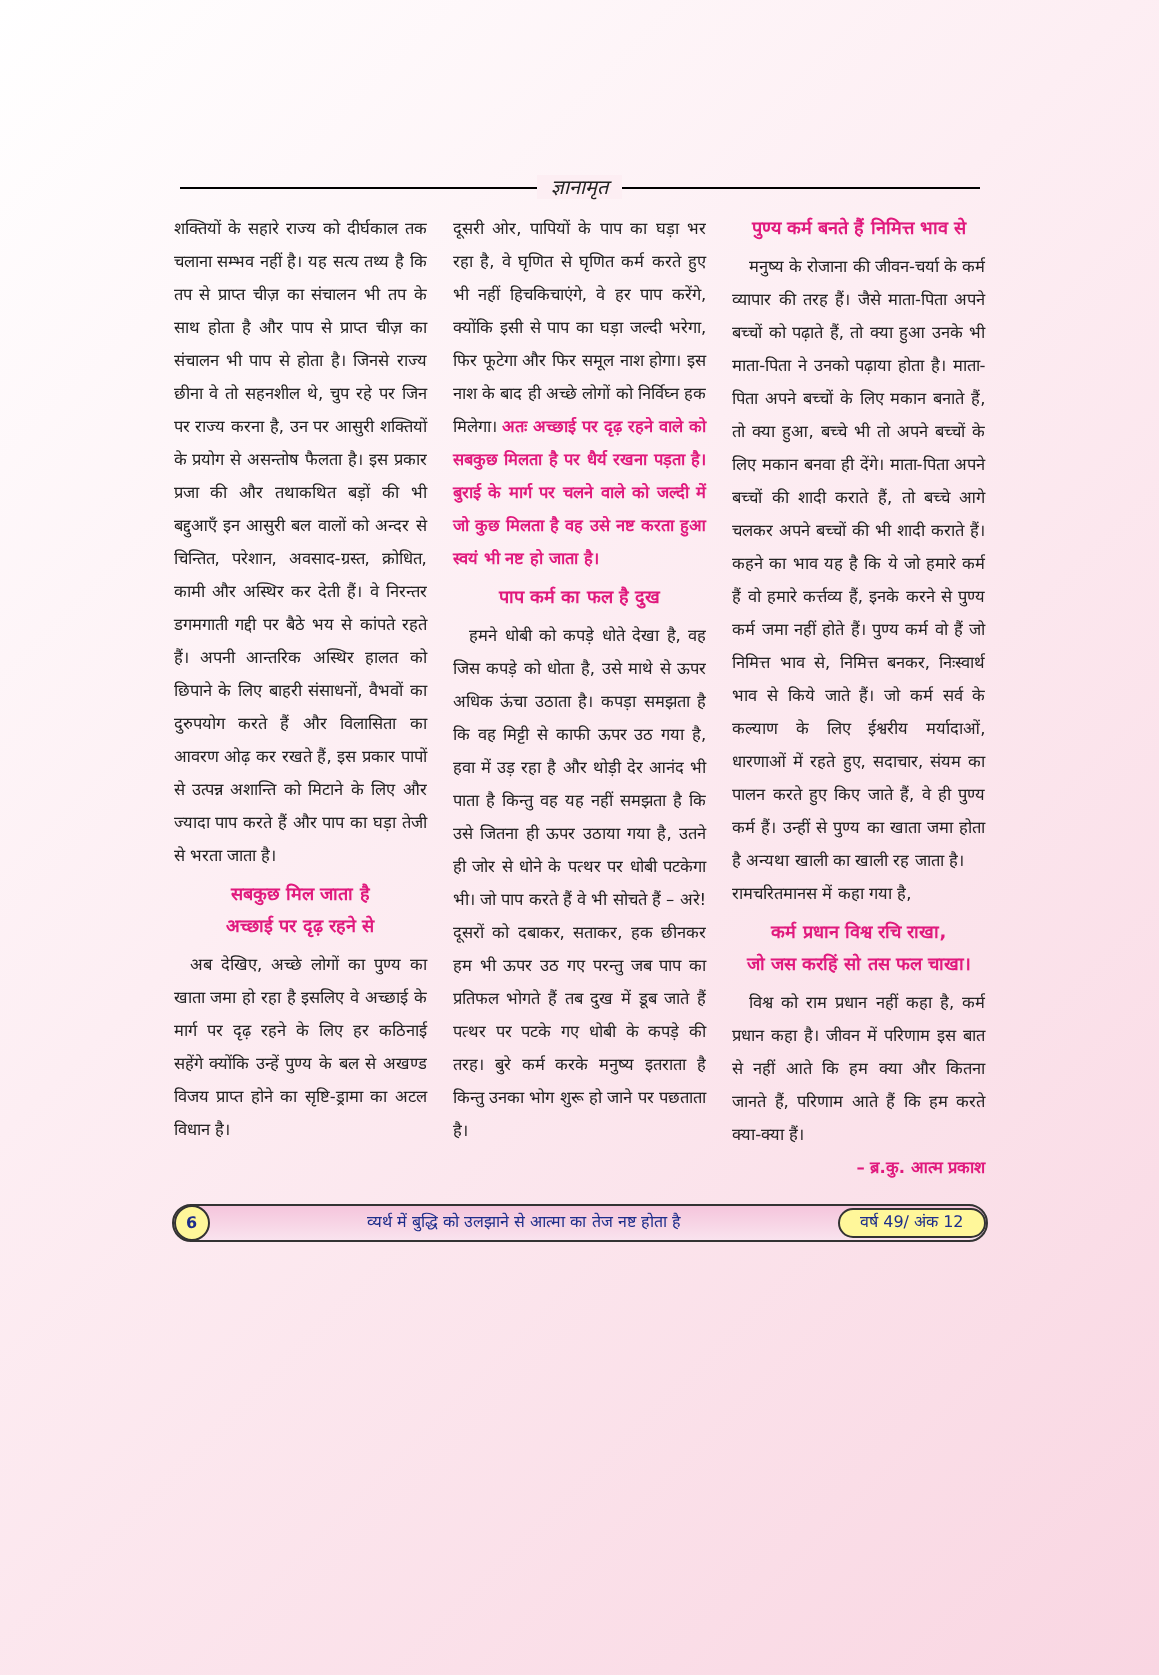ज्ञानामृत
शक्तियों के सहारे राज्य को दीर्घकाल तक चलाना सम्भव नहीं है। यह सत्य तथ्य है कि तप से प्राप्त चीज़ का संचालन भी तप के साथ होता है और पाप से प्राप्त चीज़ का संचालन भी पाप से होता है। जिनसे राज्य छीना वे तो सहनशील थे, चुप रहे पर जिन पर राज्य करना है, उन पर आसुरी शक्तियों के प्रयोग से असन्तोष फैलता है। इस प्रकार प्रजा की और तथाकथित बड़ों की भी बद्दुआएँ इन आसुरी बल वालों को अन्दर से चिन्तित, परेशान, अवसाद-ग्रस्त, क्रोधित, कामी और अस्थिर कर देती हैं। वे निरन्तर डगमगाती गद्दी पर बैठे भय से कांपते रहते हैं। अपनी आन्तरिक अस्थिर हालत को छिपाने के लिए बाहरी संसाधनों, वैभवों का दुरुपयोग करते हैं और विलासिता का आवरण ओढ़ कर रखते हैं, इस प्रकार पापों से उत्पन्न अशान्ति को मिटाने के लिए और ज्यादा पाप करते हैं और पाप का घड़ा तेजी से भरता जाता है।
सबकुछ मिल जाता है
अच्छाई पर दृढ़ रहने से
 अब देखिए, अच्छे लोगों का पुण्य का खाता जमा हो रहा है इसलिए वे अच्छाई के मार्ग पर दृढ़ रहने के लिए हर कठिनाई सहेंगे क्योंकि उन्हें पुण्य के बल से अखण्ड विजय प्राप्त होने का सृष्टि-ड्रामा का अटल विधान है।
दूसरी ओर, पापियों के पाप का घड़ा भर रहा है, वे घृणित से घृणित कर्म करते हुए भी नहीं हिचकिचाएंगे, वे हर पाप करेंगे, क्योंकि इसी से पाप का घड़ा जल्दी भरेगा, फिर फूटेगा और फिर समूल नाश होगा। इस नाश के बाद ही अच्छे लोगों को निर्विघ्न हक मिलेगा। अतः अच्छाई पर दृढ़ रहने वाले को सबकुछ मिलता है पर धैर्य रखना पड़ता है। बुराई के मार्ग पर चलने वाले को जल्दी में जो कुछ मिलता है वह उसे नष्ट करता हुआ स्वयं भी नष्ट हो जाता है।
पाप कर्म का फल है दुख
 हमने धोबी को कपड़े धोते देखा है, वह जिस कपड़े को धोता है, उसे माथे से ऊपर अधिक ऊंचा उठाता है। कपड़ा समझता है कि वह मिट्टी से काफी ऊपर उठ गया है, हवा में उड़ रहा है और थोड़ी देर आनंद भी पाता है किन्तु वह यह नहीं समझता है कि उसे जितना ही ऊपर उठाया गया है, उतने ही जोर से धोने के पत्थर पर धोबी पटकेगा भी। जो पाप करते हैं वे भी सोचते हैं – अरे! दूसरों को दबाकर, सताकर, हक छीनकर हम भी ऊपर उठ गए परन्तु जब पाप का प्रतिफल भोगते हैं तब दुख में डूब जाते हैं पत्थर पर पटके गए धोबी के कपड़े की तरह। बुरे कर्म करके मनुष्य इतराता है किन्तु उनका भोग शुरू हो जाने पर पछताता है।
पुण्य कर्म बनते हैं निमित्त भाव से
 मनुष्य के रोजाना की जीवन-चर्या के कर्म व्यापार की तरह हैं। जैसे माता-पिता अपने बच्चों को पढ़ाते हैं, तो क्या हुआ उनके भी माता-पिता ने उनको पढ़ाया होता है। माता-पिता अपने बच्चों के लिए मकान बनाते हैं, तो क्या हुआ, बच्चे भी तो अपने बच्चों के लिए मकान बनवा ही देंगे। माता-पिता अपने बच्चों की शादी कराते हैं, तो बच्चे आगे चलकर अपने बच्चों की भी शादी कराते हैं। कहने का भाव यह है कि ये जो हमारे कर्म हैं वो हमारे कर्त्तव्य हैं, इनके करने से पुण्य कर्म जमा नहीं होते हैं। पुण्य कर्म वो हैं जो निमित्त भाव से, निमित्त बनकर, निःस्वार्थ भाव से किये जाते हैं। जो कर्म सर्व के कल्याण के लिए ईश्वरीय मर्यादाओं, धारणाओं में रहते हुए, सदाचार, संयम का पालन करते हुए किए जाते हैं, वे ही पुण्य कर्म हैं। उन्हीं से पुण्य का खाता जमा होता है अन्यथा खाली का खाली रह जाता है।
रामचरितमानस में कहा गया है,
कर्म प्रधान विश्व रचि राखा,
जो जस करहिं सो तस फल चाखा।
 विश्व को राम प्रधान नहीं कहा है, कर्म प्रधान कहा है। जीवन में परिणाम इस बात से नहीं आते कि हम क्या और कितना जानते हैं, परिणाम आते हैं कि हम करते क्या-क्या हैं।
– ब्र.कु. आत्म प्रकाश
6
व्यर्थ में बुद्धि को उलझाने से आत्मा का तेज नष्ट होता है
वर्ष 49/ अंक 12